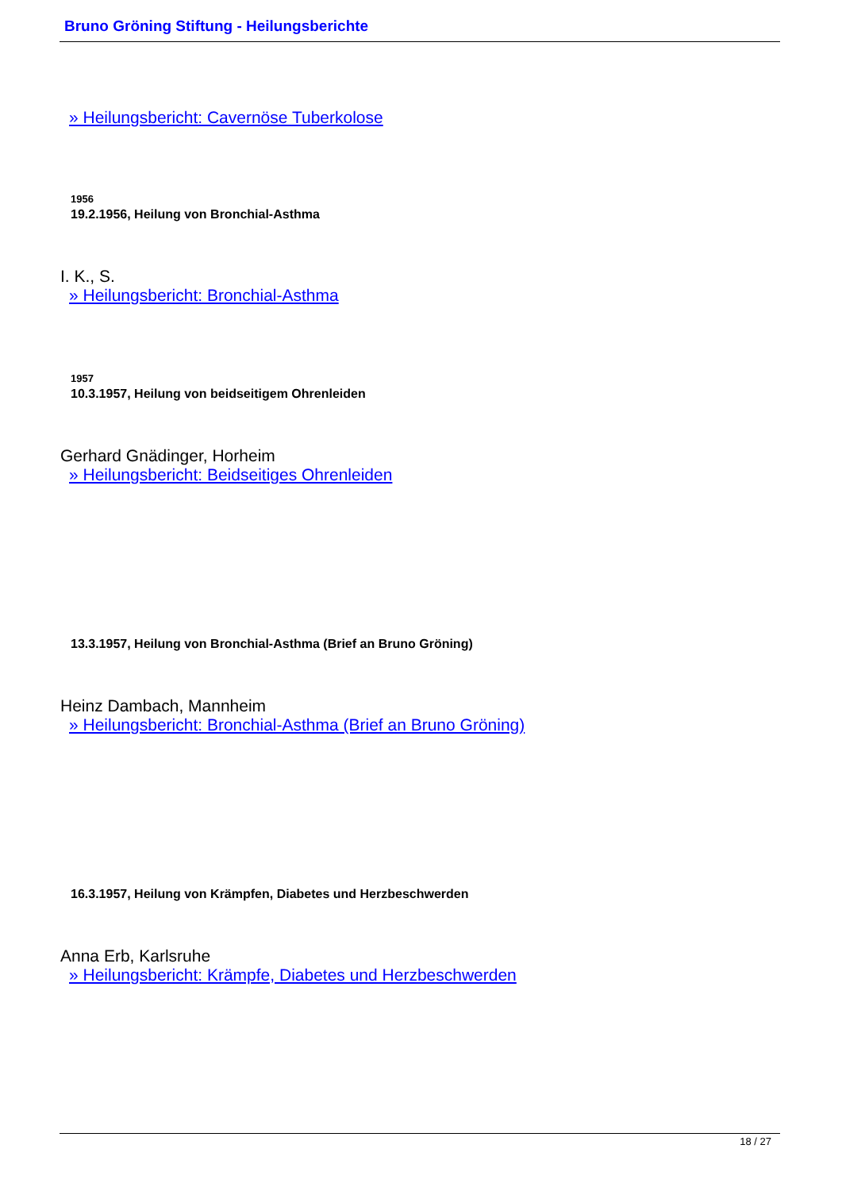Bruno Gröning Stiftung - Heilungsberichte
» Heilungsbericht: Cavernöse Tuberkolose
1956
19.2.1956, Heilung von Bronchial-Asthma
I. K., S.
» Heilungsbericht: Bronchial-Asthma
1957
10.3.1957, Heilung von beidseitigem Ohrenleiden
Gerhard Gnädinger, Horheim
» Heilungsbericht: Beidseitiges Ohrenleiden
13.3.1957, Heilung von Bronchial-Asthma (Brief an Bruno Gröning)
Heinz Dambach, Mannheim
» Heilungsbericht: Bronchial-Asthma (Brief an Bruno Gröning)
16.3.1957, Heilung von Krämpfen, Diabetes und Herzbeschwerden
Anna Erb, Karlsruhe
» Heilungsbericht: Krämpfe, Diabetes und Herzbeschwerden
18 / 27